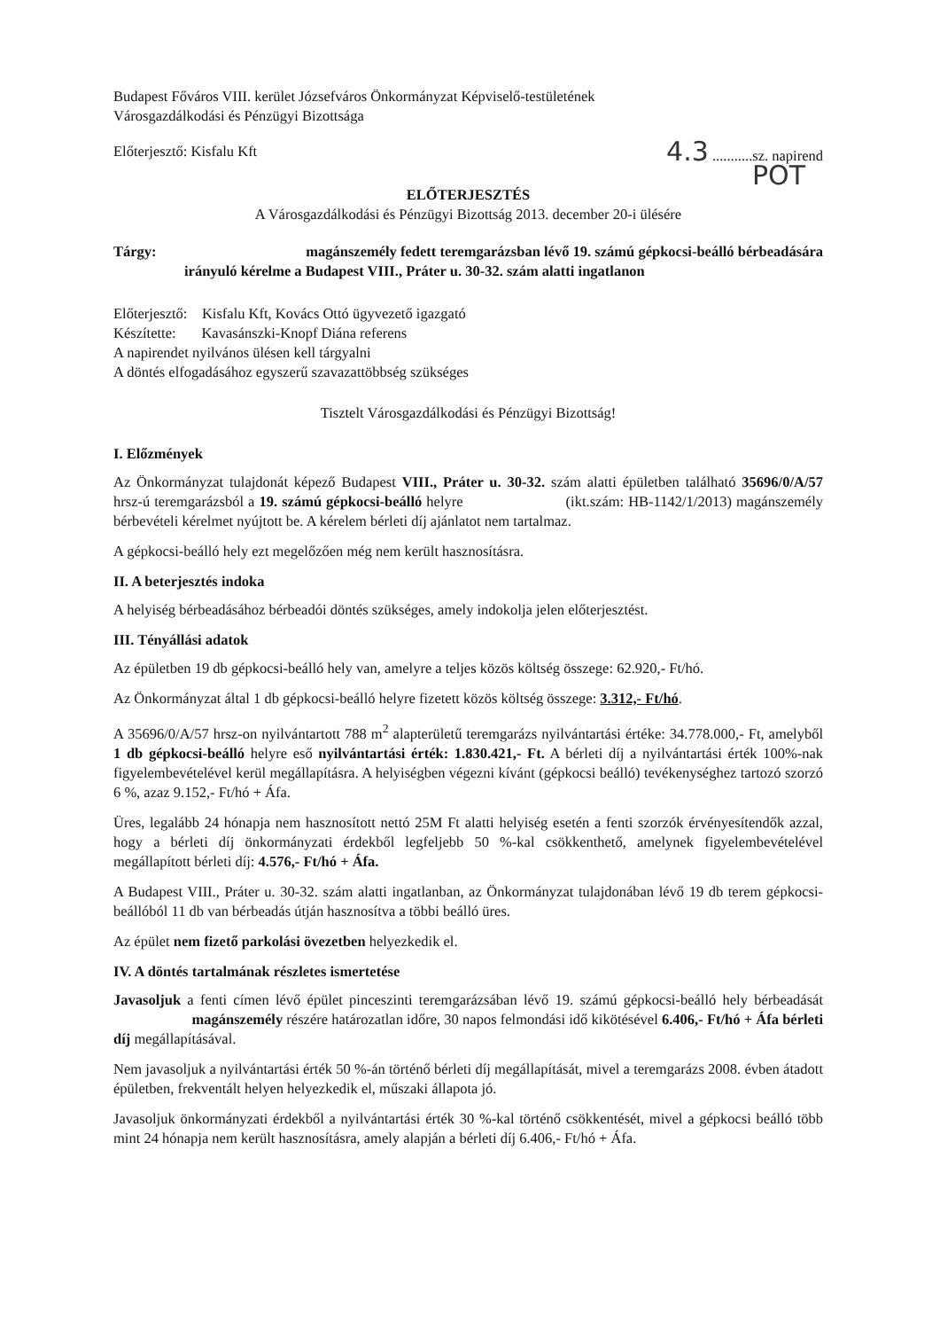Budapest Főváros VIII. kerület Józsefváros Önkormányzat Képviselő-testületének
Városgazdálkodási és Pénzügyi Bizottsága
Előterjesztő: Kisfalu Kft 4.3 ...........sz. napirend
POT
ELŐTERJESZTÉS
A Városgazdálkodási és Pénzügyi Bizottság 2013. december 20-i ülésére
Tárgy: magánszemély fedett teremgarázsban lévő 19. számú gépkocsi-beálló bérbeadására irányuló kérelme a Budapest VIII., Práter u. 30-32. szám alatti ingatlanon
Előterjesztő: Kisfalu Kft, Kovács Ottó ügyvezető igazgató
Készítette: Kavasánszki-Knopf Diána referens
A napirendet nyilvános ülésen kell tárgyalni
A döntés elfogadásához egyszerű szavazattöbbség szükséges
Tisztelt Városgazdálkodási és Pénzügyi Bizottság!
I. Előzmények
Az Önkormányzat tulajdonát képező Budapest VIII., Práter u. 30-32. szám alatti épületben található 35696/0/A/57 hrsz-ú teremgarázsból a 19. számú gépkocsi-beálló helyre (ikt.szám: HB-1142/1/2013) magánszemély bérbevételi kérelmet nyújtott be. A kérelem bérleti díj ajánlatot nem tartalmaz.
A gépkocsi-beálló hely ezt megelőzően még nem került hasznosításra.
II. A beterjesztés indoka
A helyiség bérbeadásához bérbeadói döntés szükséges, amely indokolja jelen előterjesztést.
III. Tényállási adatok
Az épületben 19 db gépkocsi-beálló hely van, amelyre a teljes közös költség összege: 62.920,- Ft/hó.
Az Önkormányzat által 1 db gépkocsi-beálló helyre fizetett közös költség összege: 3.312,- Ft/hó.
A 35696/0/A/57 hrsz-on nyilvántartott 788 m<sup>2</sup> alapterületű teremgarázs nyilvántartási értéke: 34.778.000,- Ft, amelyből 1 db gépkocsi-beálló helyre eső nyilvántartási érték: 1.830.421,- Ft. A bérleti díj a nyilvántartási érték 100%-nak figyelembevételével kerül megállapításra. A helyiségben végezni kívánt (gépkocsi beálló) tevékenységhez tartozó szorzó 6 %, azaz 9.152,- Ft/hó + Áfa.
Üres, legalább 24 hónapja nem hasznosított nettó 25M Ft alatti helyiség esetén a fenti szorzók érvényesítendők azzal, hogy a bérleti díj önkormányzati érdekből legfeljebb 50 %-kal csökkenthető, amelynek figyelembevételével megállapított bérleti díj: 4.576,- Ft/hó + Áfa.
A Budapest VIII., Práter u. 30-32. szám alatti ingatlanban, az Önkormányzat tulajdonában lévő 19 db terem gépkocsi-beállóból 11 db van bérbeadás útján hasznosítva a többi beálló üres.
Az épület nem fizető parkolási övezetben helyezkedik el.
IV. A döntés tartalmának részletes ismertetése
Javasoljuk a fenti címen lévő épület pinceszinti teremgarázsában lévő 19. számú gépkocsi-beálló hely bérbeadását magánszemély részére határozatlan időre, 30 napos felmondási idő kikötésével 6.406,- Ft/hó + Áfa bérleti díj megállapításával.
Nem javasoljuk a nyilvántartási érték 50 %-án történő bérleti díj megállapítását, mivel a teremgarázs 2008. évben átadott épületben, frekventált helyen helyezkedik el, műszaki állapota jó.
Javasoljuk önkormányzati érdekből a nyilvántartási érték 30 %-kal történő csökkentését, mivel a gépkocsi beálló több mint 24 hónapja nem került hasznosításra, amely alapján a bérleti díj 6.406,- Ft/hó + Áfa.